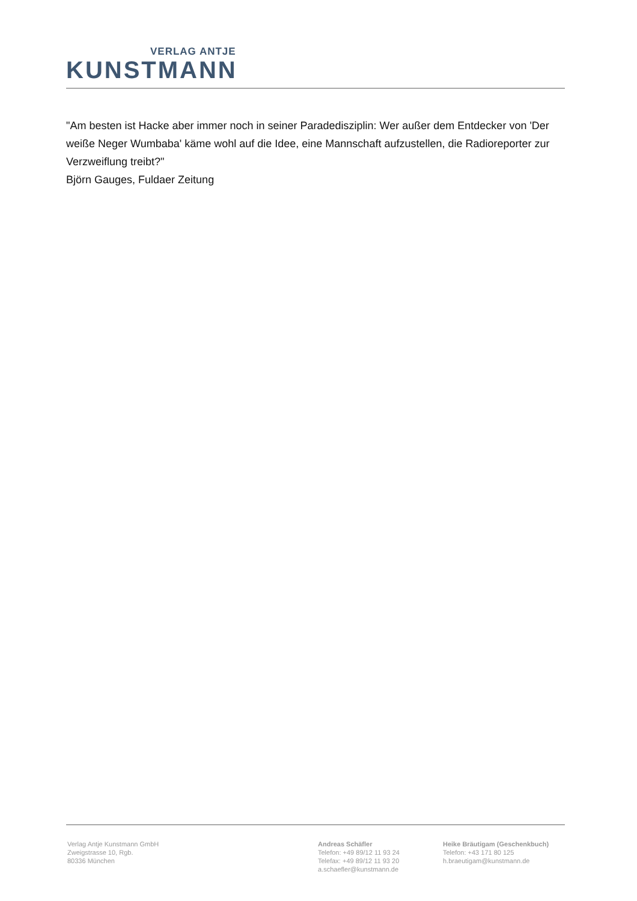VERLAG ANTJE
KUNSTMANN
"Am besten ist Hacke aber immer noch in seiner Paradedisziplin: Wer außer dem Entdecker von 'Der weiße Neger Wumbaba' käme wohl auf die Idee, eine Mannschaft aufzustellen, die Radioreporter zur Verzweiflung treibt?"
Björn Gauges, Fuldaer Zeitung
Verlag Antje Kunstmann GmbH
Zweigstrasse 10, Rgb.
80336 München
Andreas Schäfler
Telefon: +49 89/12 11 93 24
Telefax: +49 89/12 11 93 20
a.schaefler@kunstmann.de
Heike Bräutigam (Geschenkbuch)
Telefon: +43 171 80 125
h.braeutigam@kunstmann.de